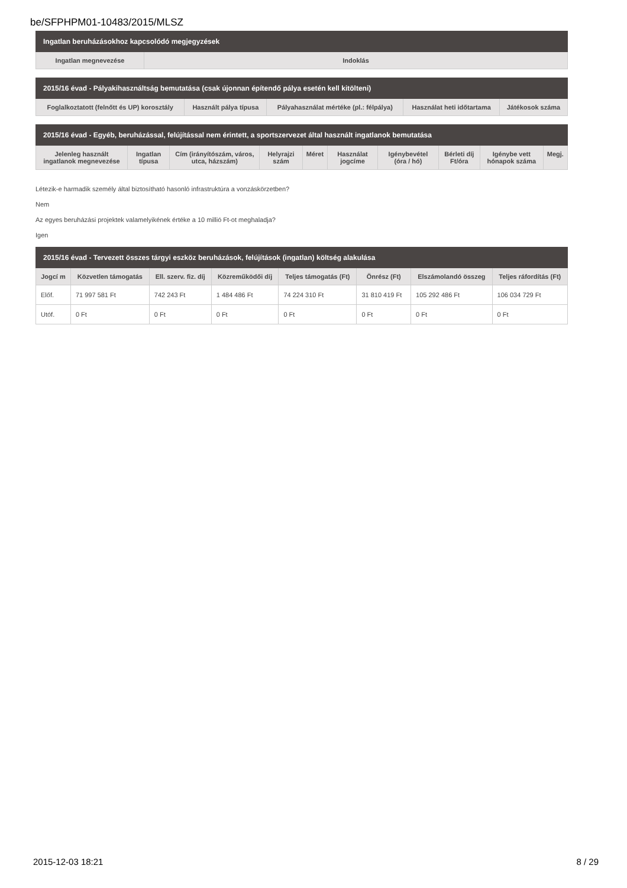be/SFPHPM01-10483/2015/MLSZ
| Ingatlan beruházásokhoz kapcsolódó megjegyzések | |
| --- | --- |
| Ingatlan megnevezése | Indoklás |
| 2015/16 évad - Pályakihasználtság bemutatása (csak újonnan építendő pálya esetén kell kitölteni) | | | | |
| --- | --- | --- | --- | --- |
| Foglalkoztatott (felnőtt és UP) korosztály | Használt pálya típusa | Pályahasználat mértéke (pl.: félpálya) | Használat heti időtartama | Játékosok száma |
| 2015/16 évad - Egyéb, beruházással, felújítással nem érintett, a sportszervezet által használt ingatlanok bemutatása | | | | | | | | | |
| --- | --- | --- | --- | --- | --- | --- | --- | --- | --- |
| Jelenleg használt ingatlanok megnevezése | Ingatlan típusa | Cím (irányítószám, város, utca, házszám) | Helyrajzi szám | Méret | Használat jogcíme | Igénybevétel (óra / hó) | Bérleti díj Ft/óra | Igénybe vett hónapok száma | Megj. |
Létezik-e harmadik személy által biztosítható hasonló infrastruktúra a vonzáskörzetben?
Nem
Az egyes beruházási projektek valamelyikének értéke a 10 millió Ft-ot meghaladja?
Igen
| 2015/16 évad - Tervezett összes tárgyi eszköz beruházások, felújítások (ingatlan) költség alakulása | | | | | | | |
| --- | --- | --- | --- | --- | --- | --- | --- |
| Jogcí m | Közvetlen támogatás | Ell. szerv. fiz. díj | Közreműködői díj | Teljes támogatás (Ft) | Önrész (Ft) | Elszámolandó összeg | Teljes ráfordítás (Ft) |
| Előf. | 71 997 581 Ft | 742 243 Ft | 1 484 486 Ft | 74 224 310 Ft | 31 810 419 Ft | 105 292 486 Ft | 106 034 729 Ft |
| Utóf. | 0 Ft | 0 Ft | 0 Ft | 0 Ft | 0 Ft | 0 Ft | 0 Ft |
2015-12-03 18:21 8 / 29